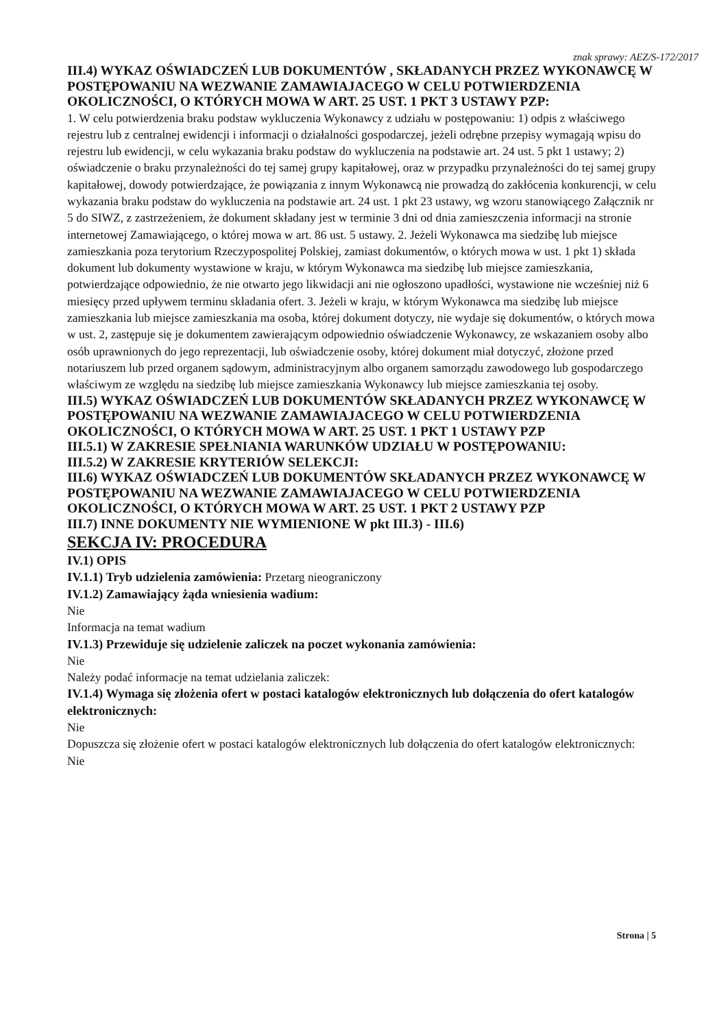znak sprawy: AEZ/S-172/2017
III.4) WYKAZ OŚWIADCZEŃ LUB DOKUMENTÓW , SKŁADANYCH PRZEZ WYKONAWCĘ W POSTĘPOWANIU NA WEZWANIE ZAMAWIAJACEGO W CELU POTWIERDZENIA OKOLICZNOŚCI, O KTÓRYCH MOWA W ART. 25 UST. 1 PKT 3 USTAWY PZP:
1. W celu potwierdzenia braku podstaw wykluczenia Wykonawcy z udziału w postępowaniu: 1) odpis z właściwego rejestru lub z centralnej ewidencji i informacji o działalności gospodarczej, jeżeli odrębne przepisy wymagają wpisu do rejestru lub ewidencji, w celu wykazania braku podstaw do wykluczenia na podstawie art. 24 ust. 5 pkt 1 ustawy; 2) oświadczenie o braku przynależności do tej samej grupy kapitałowej, oraz w przypadku przynależności do tej samej grupy kapitałowej, dowody potwierdzające, że powiązania z innym Wykonawcą nie prowadzą do zakłócenia konkurencji, w celu wykazania braku podstaw do wykluczenia na podstawie art. 24 ust. 1 pkt 23 ustawy, wg wzoru stanowiącego Załącznik nr 5 do SIWZ, z zastrzeżeniem, że dokument składany jest w terminie 3 dni od dnia zamieszczenia informacji na stronie internetowej Zamawiającego, o której mowa w art. 86 ust. 5 ustawy. 2. Jeżeli Wykonawca ma siedzibę lub miejsce zamieszkania poza terytorium Rzeczypospolitej Polskiej, zamiast dokumentów, o których mowa w ust. 1 pkt 1) składa dokument lub dokumenty wystawione w kraju, w którym Wykonawca ma siedzibę lub miejsce zamieszkania, potwierdzające odpowiednio, że nie otwarto jego likwidacji ani nie ogłoszono upadłości, wystawione nie wcześniej niż 6 miesięcy przed upływem terminu składania ofert. 3. Jeżeli w kraju, w którym Wykonawca ma siedzibę lub miejsce zamieszkania lub miejsce zamieszkania ma osoba, której dokument dotyczy, nie wydaje się dokumentów, o których mowa w ust. 2, zastępuje się je dokumentem zawierającym odpowiednio oświadczenie Wykonawcy, ze wskazaniem osoby albo osób uprawnionych do jego reprezentacji, lub oświadczenie osoby, której dokument miał dotyczyć, złożone przed notariuszem lub przed organem sądowym, administracyjnym albo organem samorządu zawodowego lub gospodarczego właściwym ze względu na siedzibę lub miejsce zamieszkania Wykonawcy lub miejsce zamieszkania tej osoby.
III.5) WYKAZ OŚWIADCZEŃ LUB DOKUMENTÓW SKŁADANYCH PRZEZ WYKONAWCĘ W POSTĘPOWANIU NA WEZWANIE ZAMAWIAJACEGO W CELU POTWIERDZENIA OKOLICZNOŚCI, O KTÓRYCH MOWA W ART. 25 UST. 1 PKT 1 USTAWY PZP
III.5.1) W ZAKRESIE SPEŁNIANIA WARUNKÓW UDZIAŁU W POSTĘPOWANIU:
III.5.2) W ZAKRESIE KRYTERIÓW SELEKCJI:
III.6) WYKAZ OŚWIADCZEŃ LUB DOKUMENTÓW SKŁADANYCH PRZEZ WYKONAWCĘ W POSTĘPOWANIU NA WEZWANIE ZAMAWIAJACEGO W CELU POTWIERDZENIA OKOLICZNOŚCI, O KTÓRYCH MOWA W ART. 25 UST. 1 PKT 2 USTAWY PZP
III.7) INNE DOKUMENTY NIE WYMIENIONE W pkt III.3) - III.6)
SEKCJA IV: PROCEDURA
IV.1) OPIS
IV.1.1) Tryb udzielenia zamówienia: Przetarg nieograniczony
IV.1.2) Zamawiający żąda wniesienia wadium:
Nie
Informacja na temat wadium
IV.1.3) Przewiduje się udzielenie zaliczek na poczet wykonania zamówienia:
Nie
Należy podać informacje na temat udzielania zaliczek:
IV.1.4) Wymaga się złożenia ofert w postaci katalogów elektronicznych lub dołączenia do ofert katalogów elektronicznych:
Nie
Dopuszcza się złożenie ofert w postaci katalogów elektronicznych lub dołączenia do ofert katalogów elektronicznych:
Nie
Strona | 5